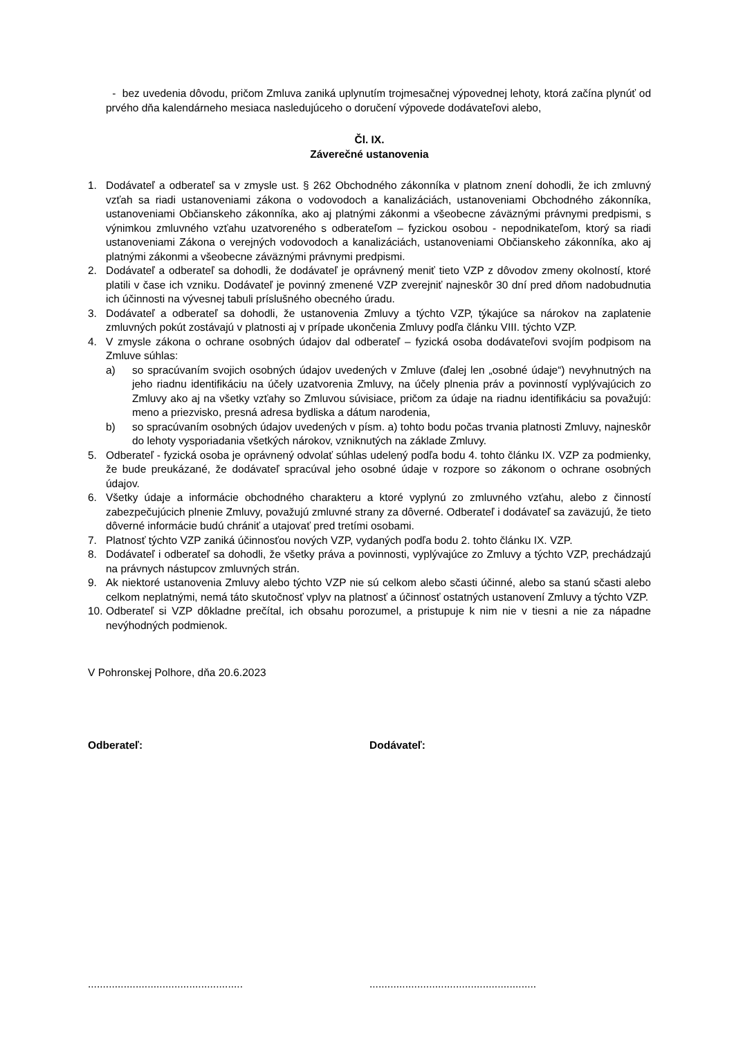- bez uvedenia dôvodu, pričom Zmluva zaniká uplynutím trojmesačnej výpovednej lehoty, ktorá začína plynúť od prvého dňa kalendárneho mesiaca nasledujúceho o doručení výpovede dodávateľovi alebo,
Čl. IX.
Záverečné ustanovenia
1. Dodávateľ a odberateľ sa v zmysle ust. § 262 Obchodného zákonníka v platnom znení dohodli, že ich zmluvný vzťah sa riadi ustanoveniami zákona o vodovodoch a kanalizáciách, ustanoveniami Obchodného zákonníka, ustanoveniami Občianskeho zákonníka, ako aj platnými zákonmi a všeobecne záväznými právnymi predpismi, s výnimkou zmluvného vzťahu uzatvoreného s odberateľom – fyzickou osobou - nepodnikateľom, ktorý sa riadi ustanoveniami Zákona o verejných vodovodoch a kanalizáciách, ustanoveniami Občianskeho zákonníka, ako aj platnými zákonmi a všeobecne záväznými právnymi predpismi.
2. Dodávateľ a odberateľ sa dohodli, že dodávateľ je oprávnený meniť tieto VZP z dôvodov zmeny okolností, ktoré platili v čase ich vzniku. Dodávateľ je povinný zmenené VZP zverejniť najneskôr 30 dní pred dňom nadobudnutia ich účinnosti na vývesnej tabuli príslušného obecného úradu.
3. Dodávateľ a odberateľ sa dohodli, že ustanovenia Zmluvy a týchto VZP, týkajúce sa nárokov na zaplatenie zmluvných pokút zostávajú v platnosti aj v prípade ukončenia Zmluvy podľa článku VIII. týchto VZP.
4. V zmysle zákona o ochrane osobných údajov dal odberateľ – fyzická osoba dodávateľovi svojím podpisom na Zmluve súhlas:
a) so spracúvaním svojich osobných údajov uvedených v Zmluve (ďalej len „osobné údaje“) nevyhnutných na jeho riadnu identifikáciu na účely uzatvorenia Zmluvy, na účely plnenia práv a povinností vyplývajúcich zo Zmluvy ako aj na všetky vzťahy so Zmluvou súvisiace, pričom za údaje na riadnu identifikáciu sa považujú: meno a priezvisko, presná adresa bydliska a dátum narodenia,
b) so spracúvaním osobných údajov uvedených v písm. a) tohto bodu počas trvania platnosti Zmluvy, najneskôr do lehoty vysporiadania všetkých nárokov, vzniknutých na základe Zmluvy.
5. Odberateľ - fyzická osoba je oprávnený odvolať súhlas udelený podľa bodu 4. tohto článku IX. VZP za podmienky, že bude preukázané, že dodávateľ spracúval jeho osobné údaje v rozpore so zákonom o ochrane osobných údajov.
6. Všetky údaje a informácie obchodného charakteru a ktoré vyplynú zo zmluvného vzťahu, alebo z činností zabezpečujúcich plnenie Zmluvy, považujú zmluvné strany za dôverné. Odberateľ i dodávateľ sa zaväzujú, že tieto dôverné informácie budú chrániť a utajovať pred tretími osobami.
7. Platnosť týchto VZP zaniká účinnosťou nových VZP, vydaných podľa bodu 2. tohto článku IX. VZP.
8. Dodávateľ i odberateľ sa dohodli, že všetky práva a povinnosti, vyplývajúce zo Zmluvy a týchto VZP, prechádzajú na právnych nástupcov zmluvných strán.
9. Ak niektoré ustanovenia Zmluvy alebo týchto VZP nie sú celkom alebo sčasti účinné, alebo sa stanú sčasti alebo celkom neplatnými, nemá táto skutočnosť vplyv na platnosť a účinnosť ostatných ustanovení Zmluvy a týchto VZP.
10.
Odberateľ si VZP dôkladne prečítal, ich obsahu porozumel, a pristupuje k nim nie v tiesni a nie za nápadne nevýhodných podmienok.
V Pohronskej Polhore, dňa 20.6.2023
Odberateľ: Dodávateľ:
....................................................
........................................................